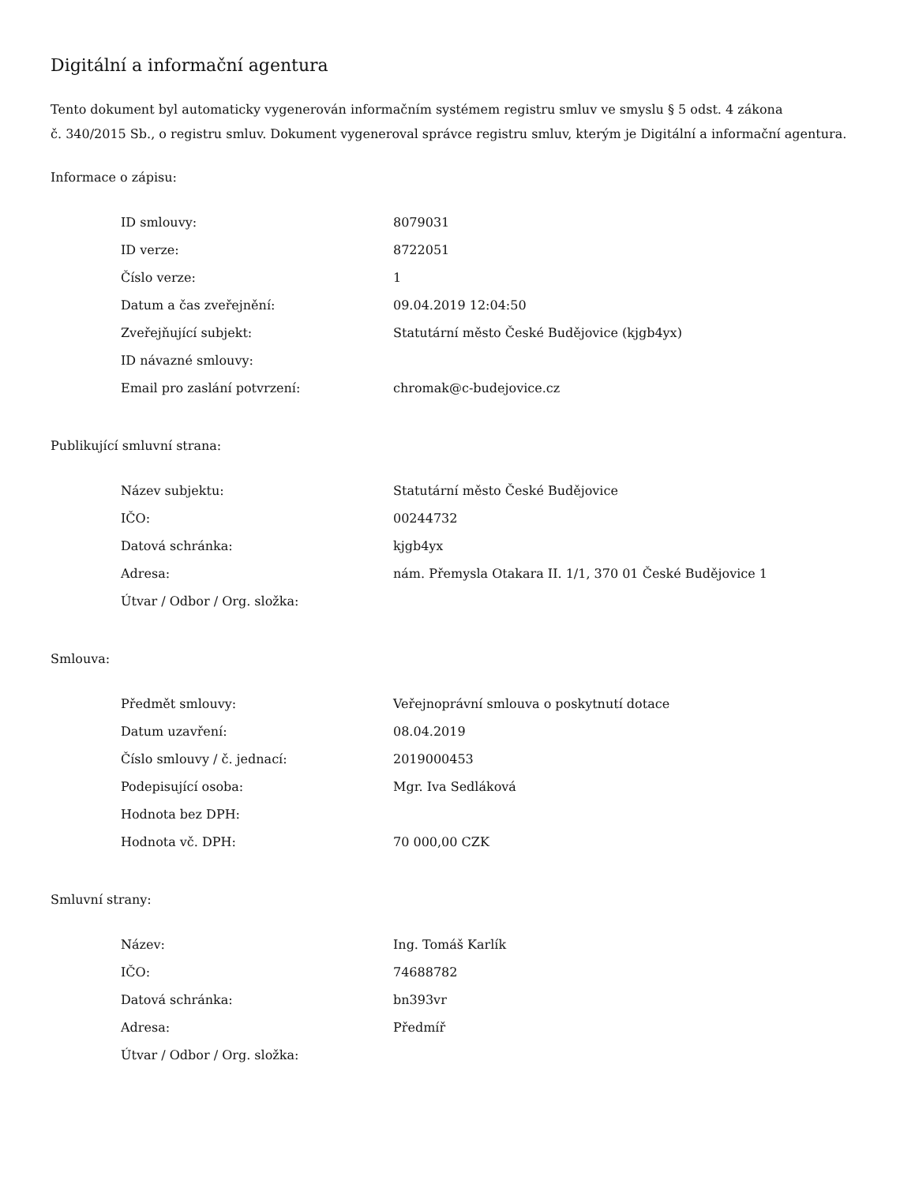Digitální a informační agentura
Tento dokument byl automaticky vygenerován informačním systémem registru smluv ve smyslu § 5 odst. 4 zákona
č. 340/2015 Sb., o registru smluv. Dokument vygeneroval správce registru smluv, kterým je Digitální a informační agentura.
Informace o zápisu:
| ID smlouvy: | 8079031 |
| ID verze: | 8722051 |
| Číslo verze: | 1 |
| Datum a čas zveřejnění: | 09.04.2019 12:04:50 |
| Zveřejňující subjekt: | Statutární město České Budějovice (kjgb4yx) |
| ID návazné smlouvy: | |
| Email pro zaslání potvrzení: | chromak@c-budejovice.cz |
Publikující smluvní strana:
| Název subjektu: | Statutární město České Budějovice |
| IČO: | 00244732 |
| Datová schránka: | kjgb4yx |
| Adresa: | nám. Přemysla Otakara II. 1/1, 370 01 České Budějovice 1 |
| Útvar / Odbor / Org. složka: | |
Smlouva:
| Předmět smlouvy: | Veřejnoprávní smlouva o poskytnutí dotace |
| Datum uzavření: | 08.04.2019 |
| Číslo smlouvy / č. jednací: | 2019000453 |
| Podepisující osoba: | Mgr. Iva Sedláková |
| Hodnota bez DPH: | |
| Hodnota vč. DPH: | 70 000,00 CZK |
Smluvní strany:
| Název: | Ing. Tomáš Karlík |
| IČO: | 74688782 |
| Datová schránka: | bn393vr |
| Adresa: | Předmíř |
| Útvar / Odbor / Org. složka: | |